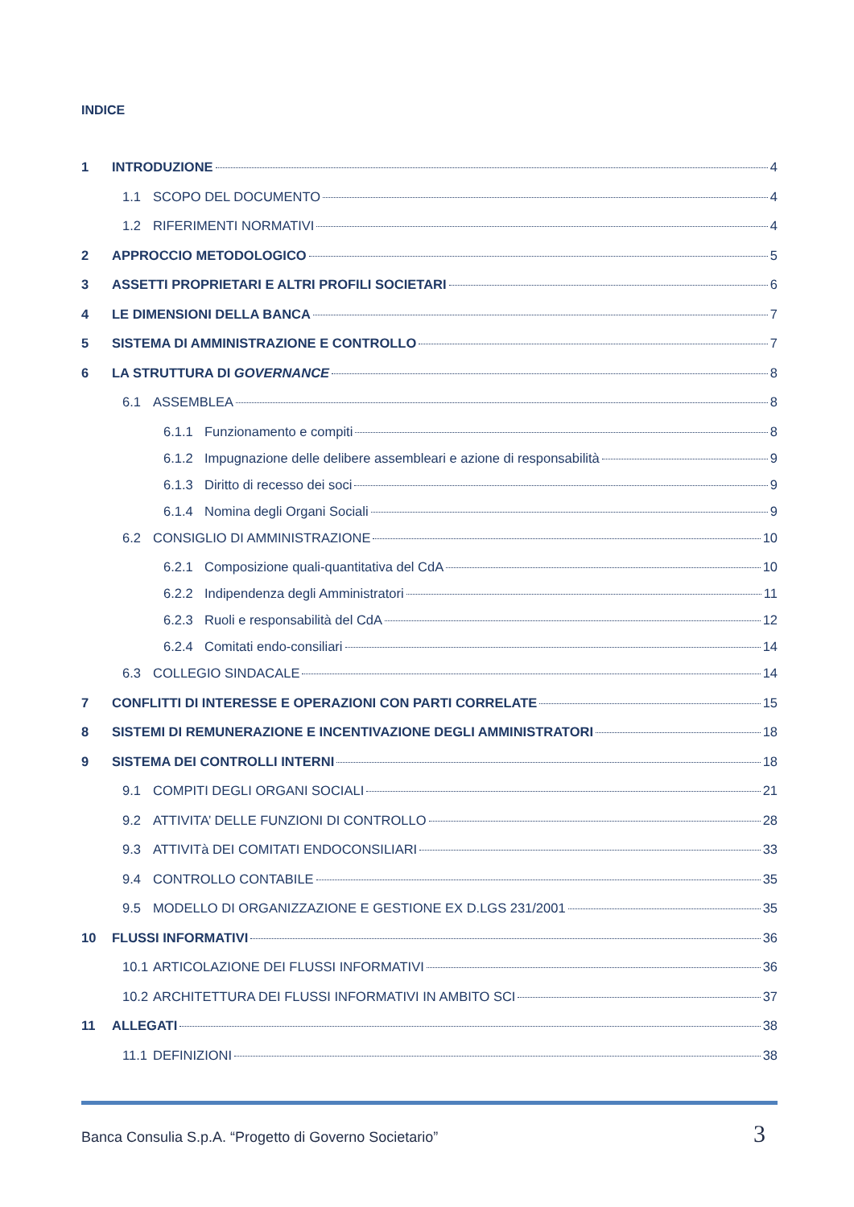INDICE
1 INTRODUZIONE 4
1.1 SCOPO DEL DOCUMENTO 4
1.2 RIFERIMENTI NORMATIVI 4
2 APPROCCIO METODOLOGICO 5
3 ASSETTI PROPRIETARI E ALTRI PROFILI SOCIETARI 6
4 LE DIMENSIONI DELLA BANCA 7
5 SISTEMA DI AMMINISTRAZIONE E CONTROLLO 7
6 LA STRUTTURA DI GOVERNANCE 8
6.1 ASSEMBLEA 8
6.1.1 Funzionamento e compiti 8
6.1.2 Impugnazione delle delibere assembleari e azione di responsabilità 9
6.1.3 Diritto di recesso dei soci 9
6.1.4 Nomina degli Organi Sociali 9
6.2 CONSIGLIO DI AMMINISTRAZIONE 10
6.2.1 Composizione quali-quantitativa del CdA 10
6.2.2 Indipendenza degli Amministratori 11
6.2.3 Ruoli e responsabilità del CdA 12
6.2.4 Comitati endo-consiliari 14
6.3 COLLEGIO SINDACALE 14
7 CONFLITTI DI INTERESSE E OPERAZIONI CON PARTI CORRELATE 15
8 SISTEMI DI REMUNERAZIONE E INCENTIVAZIONE DEGLI AMMINISTRATORI 18
9 SISTEMA DEI CONTROLLI INTERNI 18
9.1 COMPITI DEGLI ORGANI SOCIALI 21
9.2 ATTIVITA’ DELLE FUNZIONI DI CONTROLLO 28
9.3 ATTIVITà DEI COMITATI ENDOCONSILIARI 33
9.4 CONTROLLO CONTABILE 35
9.5 MODELLO DI ORGANIZZAZIONE E GESTIONE EX D.LGS 231/2001 35
10 FLUSSI INFORMATIVI 36
10.1 ARTICOLAZIONE DEI FLUSSI INFORMATIVI 36
10.2 ARCHITETTURA DEI FLUSSI INFORMATIVI IN AMBITO SCI 37
11 ALLEGATI 38
11.1 DEFINIZIONI 38
Banca Consulia S.p.A. “Progetto di Governo Societario” 3